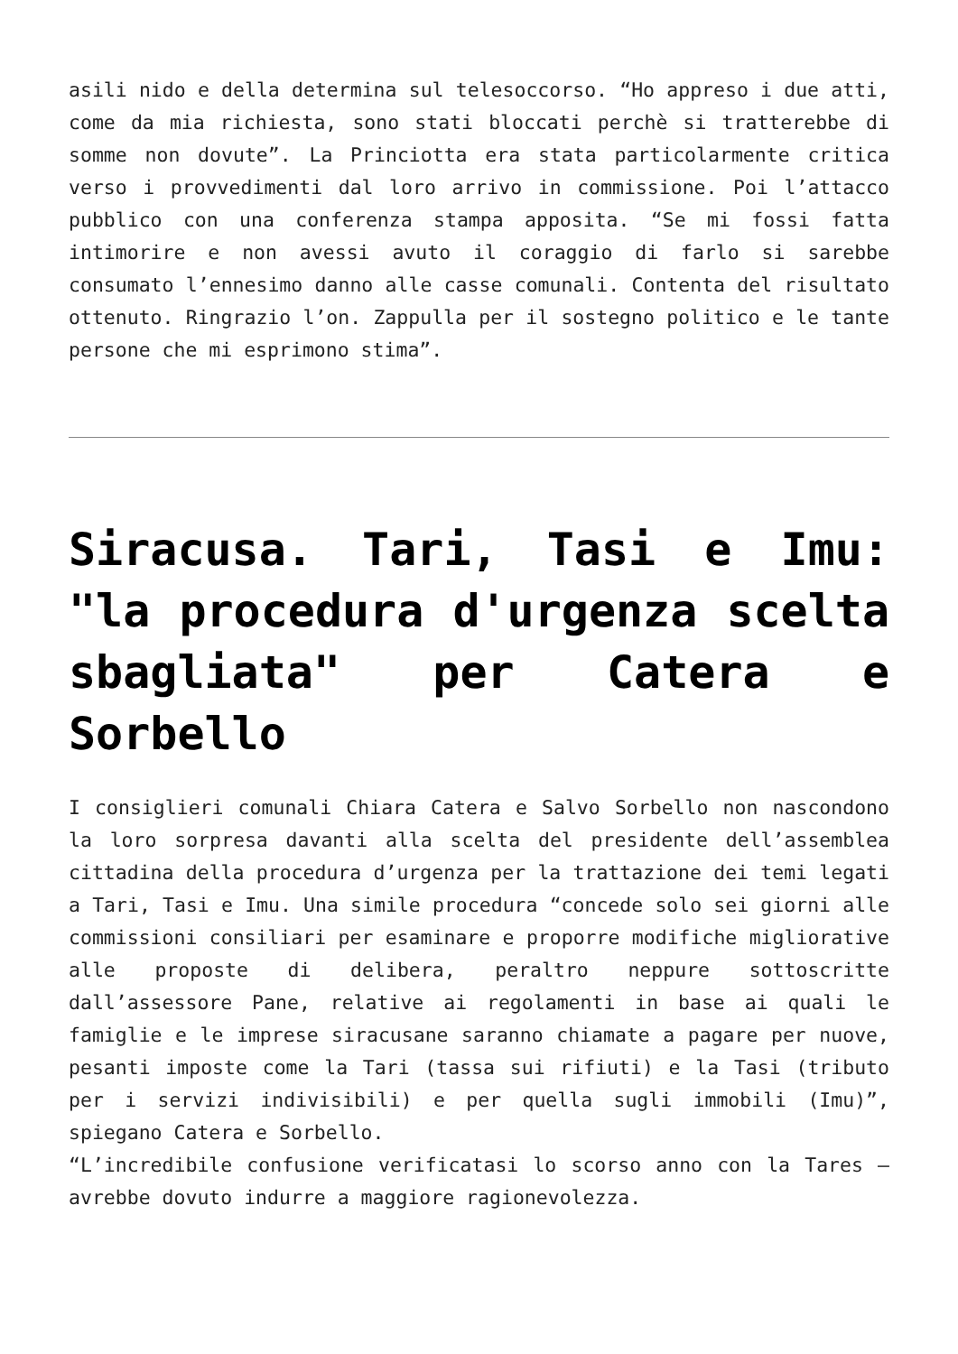asili nido e della determina sul telesoccorso. “Ho appreso i due atti, come da mia richiesta, sono stati bloccati perchè si tratterebbe di somme non dovute”. La Princiotta era stata particolarmente critica verso i provvedimenti dal loro arrivo in commissione. Poi l’attacco pubblico con una conferenza stampa apposita. “Se mi fossi fatta intimorire e non avessi avuto il coraggio di farlo si sarebbe consumato l’ennesimo danno alle casse comunali. Contenta del risultato ottenuto. Ringrazio l’on. Zappulla per il sostegno politico e le tante persone che mi esprimono stima”.
Siracusa. Tari, Tasi e Imu: "la procedura d'urgenza scelta sbagliata" per Catera e Sorbello
I consiglieri comunali Chiara Catera e Salvo Sorbello non nascondono la loro sorpresa davanti alla scelta del presidente dell’assemblea cittadina della procedura d’urgenza per la trattazione dei temi legati a Tari, Tasi e Imu. Una simile procedura “concede solo sei giorni alle commissioni consiliari per esaminare e proporre modifiche migliorative alle proposte di delibera, peraltro neppure sottoscritte dall’assessore Pane, relative ai regolamenti in base ai quali le famiglie e le imprese siracusane saranno chiamate a pagare per nuove, pesanti imposte come la Tari (tassa sui rifiuti) e la Tasi (tributo per i servizi indivisibili) e per quella sugli immobili (Imu)”, spiegano Catera e Sorbello.
“L’incredibile confusione verificatasi lo scorso anno con la Tares – avrebbe dovuto indurre a maggiore ragionevolezza.